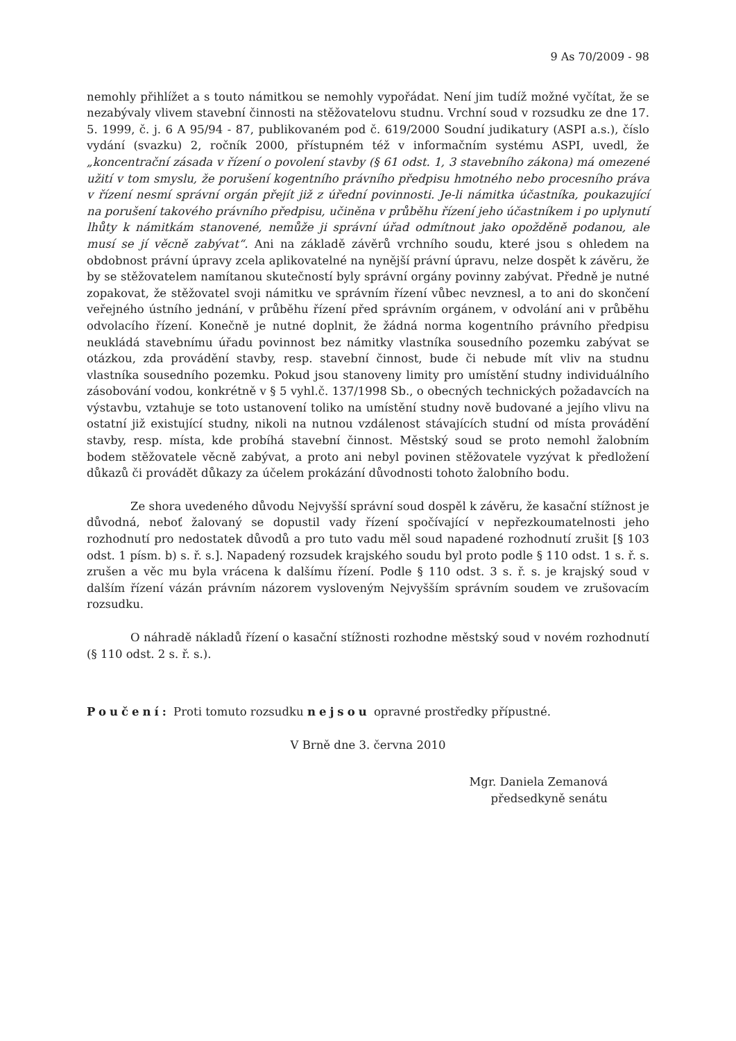9 As 70/2009 - 98
nemohly přihlížet a s touto námitkou se nemohly vypořádat. Není jim tudíž možné vyčítat, že se nezabývaly vlivem stavební činnosti na stěžovatelovu studnu. Vrchní soud v rozsudku ze dne 17. 5. 1999, č. j. 6 A 95/94 - 87, publikovaném pod č. 619/2000 Soudní judikatury (ASPI a.s.), číslo vydání (svazku) 2, ročník 2000, přístupném též v informačním systému ASPI, uvedl, že „koncentrační zásada v řízení o povolení stavby (§ 61 odst. 1, 3 stavebního zákona) má omezené užití v tom smyslu, že porušení kogentního právního předpisu hmotného nebo procesního práva v řízení nesmí správní orgán přejít již z úřední povinnosti. Je-li námitka účastníka, poukazující na porušení takového právního předpisu, učiněna v průběhu řízení jeho účastníkem i po uplynutí lhůty k námitkám stanovené, nemůže ji správní úřad odmítnout jako opožděně podanou, ale musí se jí věcně zabývat“. Ani na základě závěrů vrchního soudu, které jsou s ohledem na obdobnost právní úpravy zcela aplikovatelné na nynější právní úpravu, nelze dospět k závěru, že by se stěžovatelem namítanou skutečností byly správní orgány povinny zabývat. Předně je nutné zopakovat, že stěžovatel svoji námitku ve správním řízení vůbec nevznesl, a to ani do skončení veřejného ústního jednání, v průběhu řízení před správním orgánem, v odvolání ani v průběhu odvolacího řízení. Konečně je nutné doplnit, že žádná norma kogentního právního předpisu neukládá stavebnímu úřadu povinnost bez námitky vlastníka sousedního pozemku zabývat se otázkou, zda provádění stavby, resp. stavební činnost, bude či nebude mít vliv na studnu vlastníka sousedního pozemku. Pokud jsou stanoveny limity pro umístění studny individuálního zásobování vodou, konkrétně v § 5 vyhl.č. 137/1998 Sb., o obecných technických požadavcích na výstavbu, vztahuje se toto ustanovení toliko na umístění studny nově budované a jejího vlivu na ostatní již existující studny, nikoli na nutnou vzdálenost stávajících studní od místa provádění stavby, resp. místa, kde probíhá stavební činnost. Městský soud se proto nemohl žalobním bodem stěžovatele věcně zabývat, a proto ani nebyl povinen stěžovatele vyzývat k předložení důkazů či provádět důkazy za účelem prokázání důvodnosti tohoto žalobního bodu.
Ze shora uvedeného důvodu Nejvyšší správní soud dospěl k závěru, že kasační stížnost je důvodná, neboť žalovaný se dopustil vady řízení spočívající v nepřezkoumatelnosti jeho rozhodnutí pro nedostatek důvodů a pro tuto vadu měl soud napadené rozhodnutí zrušit [§ 103 odst. 1 písm. b) s. ř. s.]. Napadený rozsudek krajského soudu byl proto podle § 110 odst. 1 s. ř. s. zrušen a věc mu byla vrácena k dalšímu řízení. Podle § 110 odst. 3 s. ř. s. je krajský soud v dalším řízení vázán právním názorem vysloveným Nejvyšším správním soudem ve zrušovacím rozsudku.
O náhradě nákladů řízení o kasační stížnosti rozhodne městský soud v novém rozhodnutí (§ 110 odst. 2 s. ř. s.).
Poučení: Proti tomuto rozsudku nejsou opravné prostředky přípustné.
V Brně dne 3. června 2010
Mgr. Daniela Zemanová
předsedkyně senátu